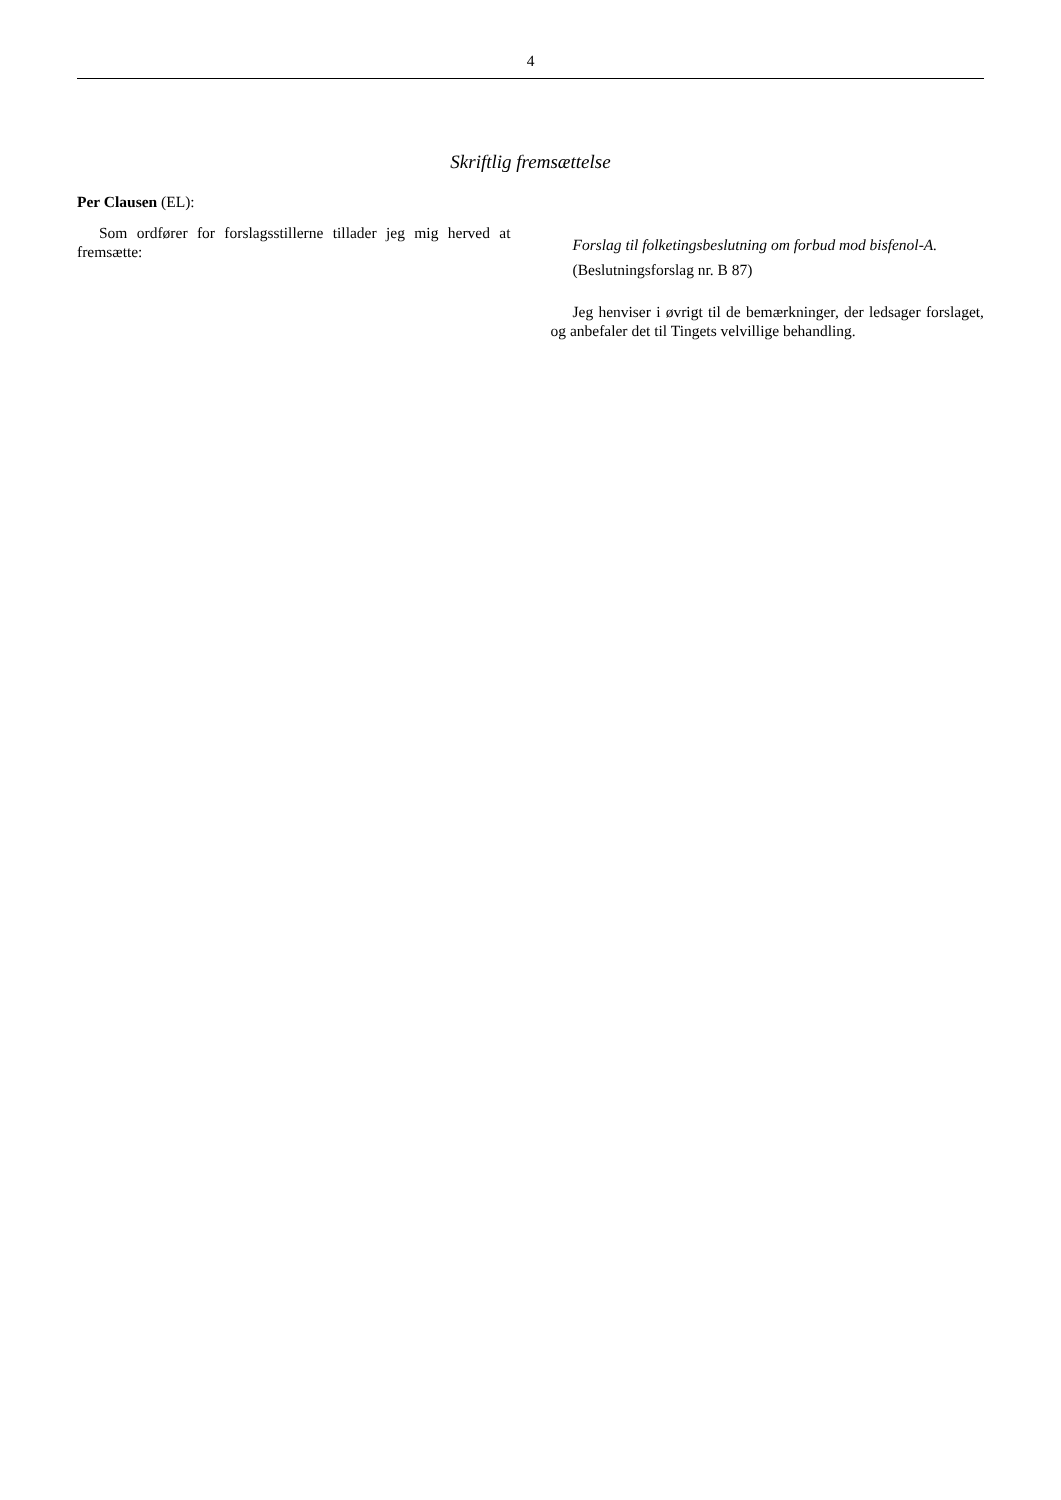4
Skriftlig fremsættelse
Per Clausen (EL):
Som ordfører for forslagsstillerne tillader jeg mig herved at fremsætte:
Forslag til folketingsbeslutning om forbud mod bisfenol-A.
(Beslutningsforslag nr. B 87)
Jeg henviser i øvrigt til de bemærkninger, der ledsager forslaget, og anbefaler det til Tingets velvillige behandling.